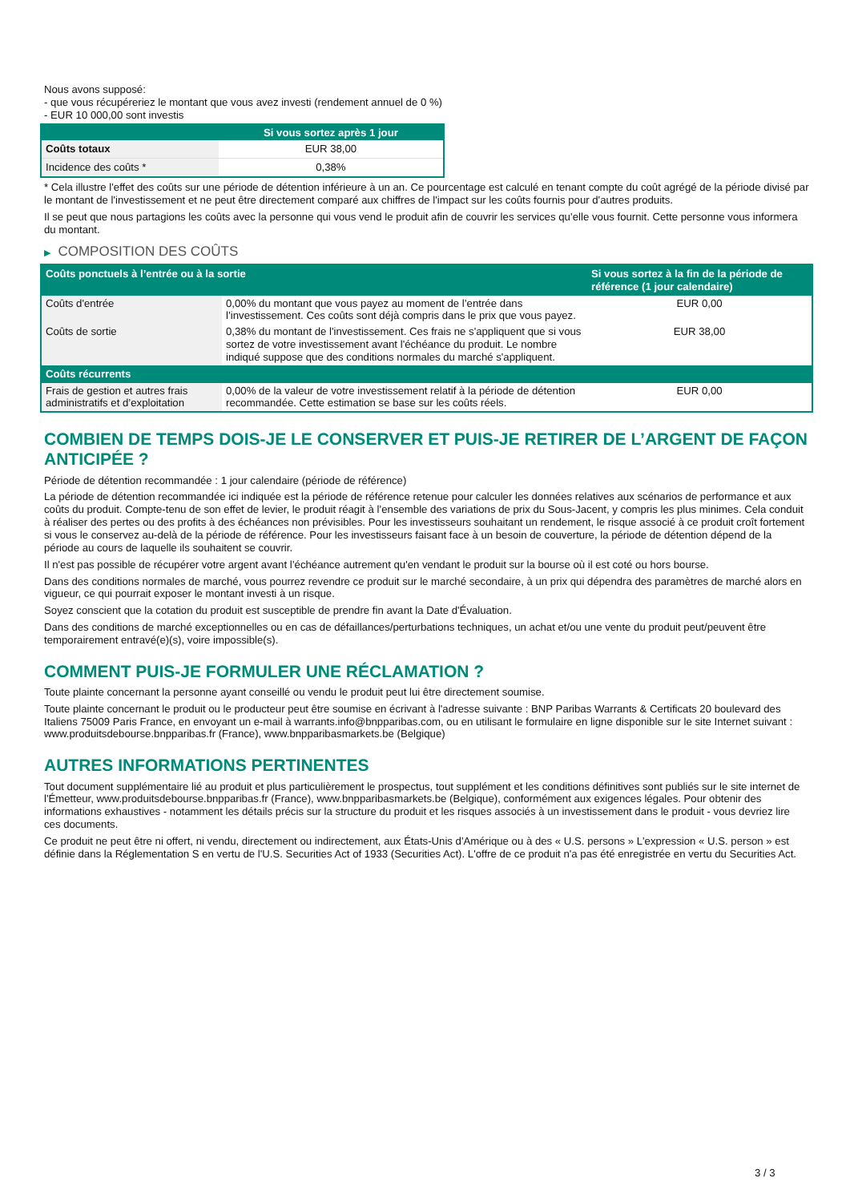Nous avons supposé:
- que vous récupéreriez le montant que vous avez investi (rendement annuel de 0 %)
- EUR 10 000,00 sont investis
| | Si vous sortez après 1 jour |
| --- | --- |
| Coûts totaux | EUR 38,00 |
| Incidence des coûts * | 0,38% |
* Cela illustre l'effet des coûts sur une période de détention inférieure à un an. Ce pourcentage est calculé en tenant compte du coût agrégé de la période divisé par le montant de l'investissement et ne peut être directement comparé aux chiffres de l'impact sur les coûts fournis pour d'autres produits.
Il se peut que nous partagions les coûts avec la personne qui vous vend le produit afin de couvrir les services qu’elle vous fournit. Cette personne vous informera du montant.
▶ COMPOSITION DES COÛTS
| Coûts ponctuels à l’entrée ou à la sortie | | Si vous sortez à la fin de la période de référence (1 jour calendaire) |
| --- | --- | --- |
| Coûts d'entrée | 0,00% du montant que vous payez au moment de l’entrée dans l’investissement. Ces coûts sont déjà compris dans le prix que vous payez. | EUR 0,00 |
| Coûts de sortie | 0,38% du montant de l'investissement. Ces frais ne s'appliquent que si vous sortez de votre investissement avant l'échéance du produit. Le nombre indiqué suppose que des conditions normales du marché s'appliquent. | EUR 38,00 |
| Coûts récurrents | | |
| Frais de gestion et autres frais administratifs et d’exploitation | 0,00% de la valeur de votre investissement relatif à la période de détention recommandée. Cette estimation se base sur les coûts réels. | EUR 0,00 |
COMBIEN DE TEMPS DOIS-JE LE CONSERVER ET PUIS-JE RETIRER DE L’ARGENT DE FAÇON ANTICIPÉE ?
Période de détention recommandée : 1 jour calendaire (période de référence)
La période de détention recommandée ici indiquée est la période de référence retenue pour calculer les données relatives aux scénarios de performance et aux coûts du produit. Compte-tenu de son effet de levier, le produit réagit à l’ensemble des variations de prix du Sous-Jacent, y compris les plus minimes. Cela conduit à réaliser des pertes ou des profits à des échéances non prévisibles. Pour les investisseurs souhaitant un rendement, le risque associé à ce produit croît fortement si vous le conservez au-delà de la période de référence. Pour les investisseurs faisant face à un besoin de couverture, la période de détention dépend de la période au cours de laquelle ils souhaitent se couvrir.
Il n'est pas possible de récupérer votre argent avant l’échéance autrement qu'en vendant le produit sur la bourse où il est coté ou hors bourse.
Dans des conditions normales de marché, vous pourrez revendre ce produit sur le marché secondaire, à un prix qui dépendra des paramètres de marché alors en vigueur, ce qui pourrait exposer le montant investi à un risque.
Soyez conscient que la cotation du produit est susceptible de prendre fin avant la Date d'Évaluation.
Dans des conditions de marché exceptionnelles ou en cas de défaillances/perturbations techniques, un achat et/ou une vente du produit peut/peuvent être temporairement entravé(e)(s), voire impossible(s).
COMMENT PUIS-JE FORMULER UNE RÉCLAMATION ?
Toute plainte concernant la personne ayant conseillé ou vendu le produit peut lui être directement soumise.
Toute plainte concernant le produit ou le producteur peut être soumise en écrivant à l'adresse suivante : BNP Paribas Warrants & Certificats 20 boulevard des Italiens 75009 Paris France, en envoyant un e-mail à warrants.info@bnpparibas.com, ou en utilisant le formulaire en ligne disponible sur le site Internet suivant : www.produitsdebourse.bnpparibas.fr (France), www.bnpparibasmarkets.be (Belgique)
AUTRES INFORMATIONS PERTINENTES
Tout document supplémentaire lié au produit et plus particulièrement le prospectus, tout supplément et les conditions définitives sont publiés sur le site internet de l'Émetteur, www.produitsdebourse.bnpparibas.fr (France), www.bnpparibasmarkets.be (Belgique), conformément aux exigences légales. Pour obtenir des informations exhaustives - notamment les détails précis sur la structure du produit et les risques associés à un investissement dans le produit - vous devriez lire ces documents.
Ce produit ne peut être ni offert, ni vendu, directement ou indirectement, aux États-Unis d'Amérique ou à des « U.S. persons » L'expression « U.S. person » est définie dans la Réglementation S en vertu de l'U.S. Securities Act of 1933 (Securities Act). L'offre de ce produit n'a pas été enregistrée en vertu du Securities Act.
3 / 3